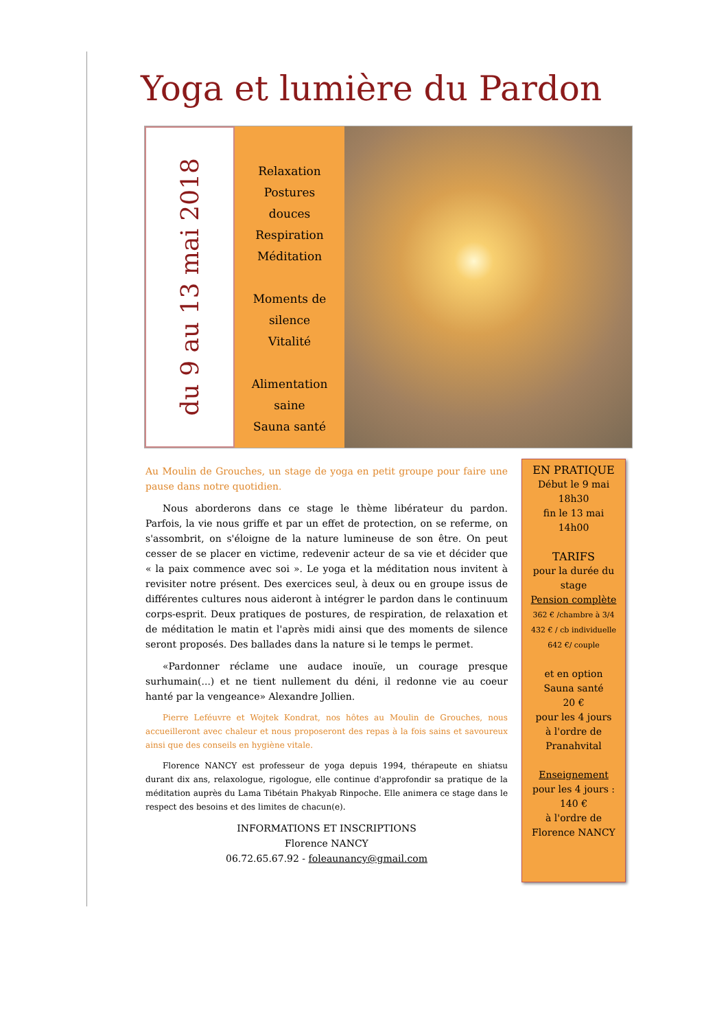Yoga et lumière du Pardon
du 9 au 13 mai 2018
Relaxation
Postures
douces
Respiration
Méditation
Moments de
silence
Vitalité
Alimentation
saine
Sauna santé
Au Moulin de Grouches, un stage de yoga en petit groupe pour faire une pause dans notre quotidien.
Nous aborderons dans ce stage le thème libérateur du pardon. Parfois, la vie nous griffe et par un effet de protection, on se referme, on s'assombrit, on s'éloigne de la nature lumineuse de son être. On peut cesser de se placer en victime, redevenir acteur de sa vie et décider que « la paix commence avec soi ». Le yoga et la méditation nous invitent à revisiter notre présent. Des exercices seul, à deux ou en groupe issus de différentes cultures nous aideront à intégrer le pardon dans le continuum corps-esprit. Deux pratiques de postures, de respiration, de relaxation et de méditation le matin et l'après midi ainsi que des moments de silence seront proposés. Des ballades dans la nature si le temps le permet.
«Pardonner réclame une audace inouïe, un courage presque surhumain(...) et ne tient nullement du déni, il redonne vie au coeur hanté par la vengeance» Alexandre Jollien.
Pierre Leféuvre et Wojtek Kondrat, nos hôtes au Moulin de Grouches, nous accueilleront avec chaleur et nous proposeront des repas à la fois sains et savoureux ainsi que des conseils en hygiène vitale.
Florence NANCY est professeur de yoga depuis 1994, thérapeute en shiatsu durant dix ans, relaxologue, rigologue, elle continue d'approfondir sa pratique de la méditation auprès du Lama Tibétain Phakyab Rinpoche. Elle animera ce stage dans le respect des besoins et des limites de chacun(e).
INFORMATIONS ET INSCRIPTIONS
Florence NANCY
06.72.65.67.92 - foleaunancy@gmail.com
EN PRATIQUE
Début le 9 mai
18h30
fin le 13 mai
14h00
TARIFS
pour la durée du stage
Pension complète
362 € /chambre à 3/4
432 € / cb individuelle
642 €/ couple
et en option
Sauna santé
20 €
pour les 4 jours
à l'ordre de
Pranahvital
Enseignement
pour les 4 jours :
140 €
à l'ordre de
Florence NANCY